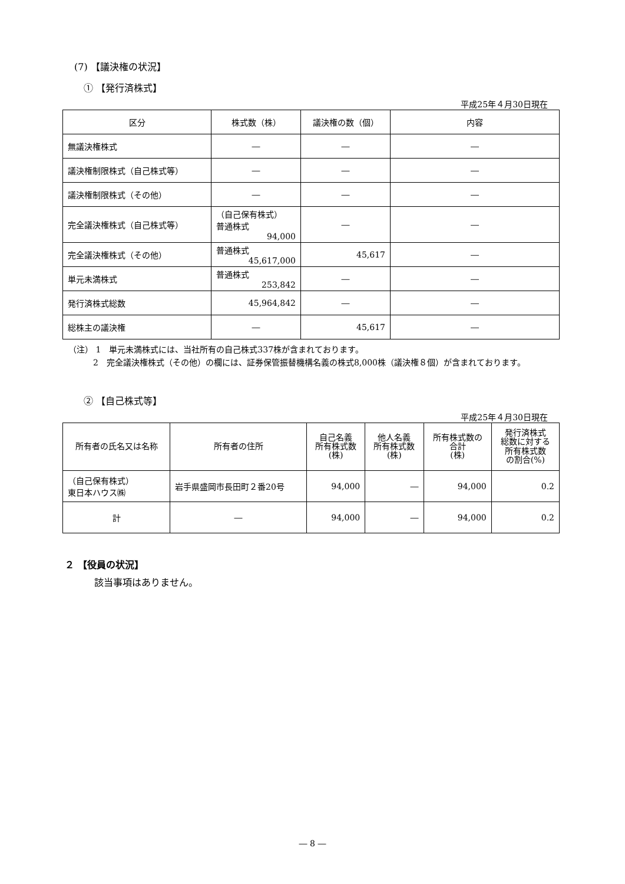(7) 【議決権の状況】
① 【発行済株式】
平成25年４月30日現在
| 区分 | 株式数（株） | 議決権の数（個） | 内容 |
| --- | --- | --- | --- |
| 無議決権株式 | ― | ― | ― |
| 議決権制限株式（自己株式等） | ― | ― | ― |
| 議決権制限株式（その他） | ― | ― | ― |
| 完全議決権株式（自己株式等） | （自己保有株式） 普通株式 94,000 | ― | ― |
| 完全議決権株式（その他） | 普通株式 45,617,000 | 45,617 | ― |
| 単元未満株式 | 普通株式 253,842 | ― | ― |
| 発行済株式総数 | 45,964,842 | ― | ― |
| 総株主の議決権 | ― | 45,617 | ― |
（注） 1　単元未満株式には、当社所有の自己株式337株が含まれております。
2　完全議決権株式（その他）の欄には、証券保管振替機構名義の株式8,000株（議決権８個）が含まれております。
② 【自己株式等】
平成25年４月30日現在
| 所有者の氏名又は名称 | 所有者の住所 | 自己名義 所有株式数 (株) | 他人名義 所有株式数 (株) | 所有株式数の 合計 (株) | 発行済株式 総数に対する 所有株式数 の割合(%) |
| --- | --- | --- | --- | --- | --- |
| （自己保有株式） 東日本ハウス㈱ | 岩手県盛岡市長田町２番20号 | 94,000 | ― | 94,000 | 0.2 |
| 計 | ― | 94,000 | ― | 94,000 | 0.2 |
２ 【役員の状況】
該当事項はありません。
― 8 ―